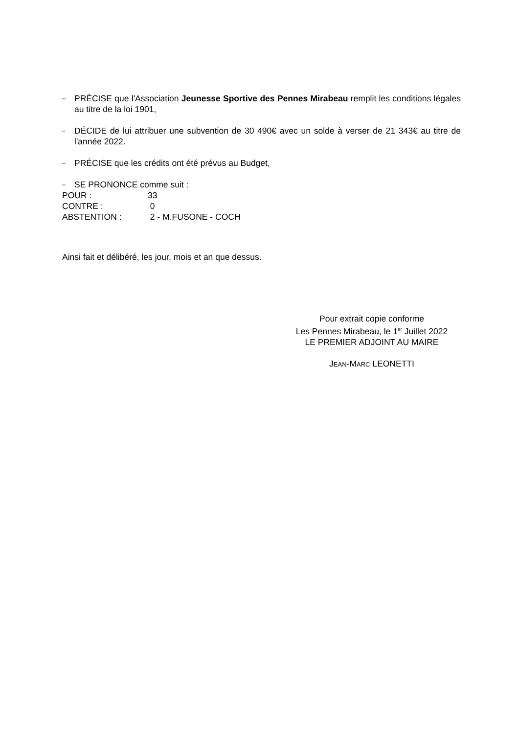– PRÉCISE que l'Association Jeunesse Sportive des Pennes Mirabeau remplit les conditions légales au titre de la loi 1901,
– DÉCIDE de lui attribuer une subvention de 30 490€ avec un solde à verser de 21 343€ au titre de l'année 2022.
– PRÉCISE que les crédits ont été prévus au Budget,
– SE PRONONCE comme suit :
POUR : 33
CONTRE : 0
ABSTENTION : 2 - M.FUSONE - COCH
Ainsi fait et délibéré, les jour, mois et an que dessus.
Pour extrait copie conforme
Les Pennes Mirabeau, le 1<sup>er</sup> Juillet 2022
LE PREMIER ADJOINT AU MAIRE
JEAN-MARC LEONETTI